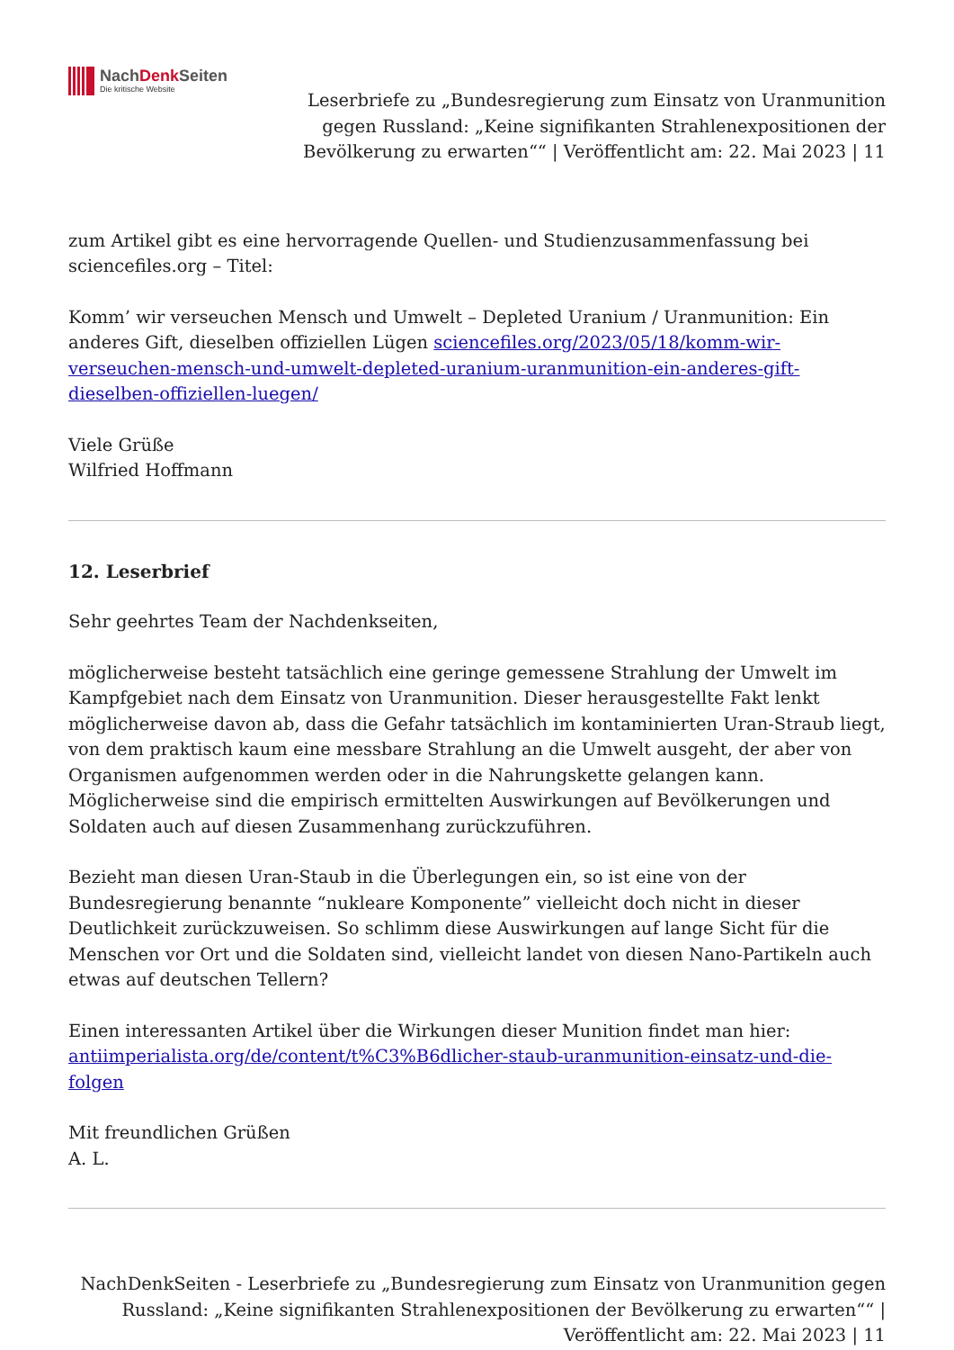NachDenk Seiten
Die kritische Website
Leserbriefe zu „Bundesregierung zum Einsatz von Uranmunition gegen Russland: „Keine signifikanten Strahlenexpositionen der Bevölkerung zu erwarten““ | Veröffentlicht am: 22. Mai 2023 | 11
zum Artikel gibt es eine hervorragende Quellen- und Studienzusammenfassung bei sciencefiles.org – Titel:
Komm’ wir verseuchen Mensch und Umwelt – Depleted Uranium / Uranmunition: Ein anderes Gift, dieselben offiziellen Lügen sciencefiles.org/2023/05/18/komm-wir-verseuchen-mensch-und-umwelt-depleted-uranium-uranmunition-ein-anderes-gift-dieselben-offiziellen-luegen/
Viele Grüße
Wilfried Hoffmann
12. Leserbrief
Sehr geehrtes Team der Nachdenkseiten,
möglicherweise besteht tatsächlich eine geringe gemessene Strahlung der Umwelt im Kampfgebiet nach dem Einsatz von Uranmunition. Dieser herausgestellte Fakt lenkt möglicherweise davon ab, dass die Gefahr tatsächlich im kontaminierten Uran-Straub liegt, von dem praktisch kaum eine messbare Strahlung an die Umwelt ausgeht, der aber von Organismen aufgenommen werden oder in die Nahrungskette gelangen kann. Möglicherweise sind die empirisch ermittelten Auswirkungen auf Bevölkerungen und Soldaten auch auf diesen Zusammenhang zurückzuführen.
Bezieht man diesen Uran-Staub in die Überlegungen ein, so ist eine von der Bundesregierung benannte “nukleare Komponente” vielleicht doch nicht in dieser Deutlichkeit zurückzuweisen. So schlimm diese Auswirkungen auf lange Sicht für die Menschen vor Ort und die Soldaten sind, vielleicht landet von diesen Nano-Partikeln auch etwas auf deutschen Tellern?
Einen interessanten Artikel über die Wirkungen dieser Munition findet man hier: antiimperialista.org/de/content/t%C3%B6dlicher-staub-uranmunition-einsatz-und-die-folgen
Mit freundlichen Grüßen
A. L.
NachDenkSeiten - Leserbriefe zu „Bundesregierung zum Einsatz von Uranmunition gegen Russland: „Keine signifikanten Strahlenexpositionen der Bevölkerung zu erwarten““ | Veröffentlicht am: 22. Mai 2023 | 11